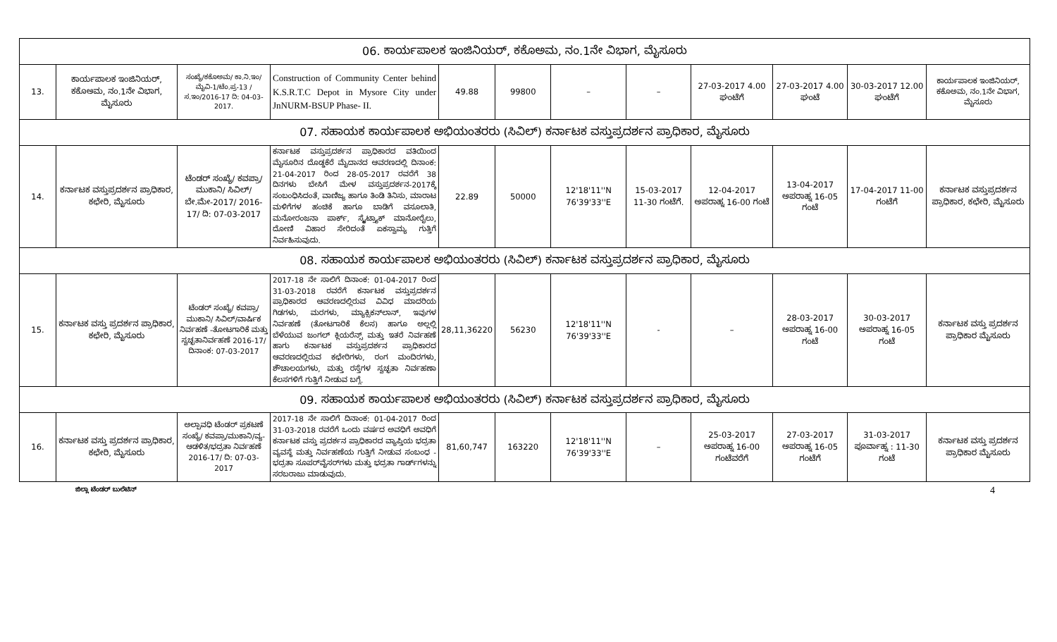| 06. ಕಾರ್ಯಪಾಲಕ ಇಂಜಿನಿಯರ್, ಕಕೊಅಮ, ನಂ.1ನೇ ವಿಭಾಗ, ಮೈಸೂರು | | | | | | | | | | | |
| 13. | ಕಾರ್ಯಪಾಲಕ ಇಂಜಿನಿಯರ್, ಕಕೊಅಮ, ನಂ.1ನೇ ವಿಭಾಗ, ಮೈಸೂರು | ಸಂಖ್ಯೆ/ಕಕೊಅಮ/ ಕಾ.ನಿ.ಇಂ/ಮೈವಿ-1/ಟೆಂ.ಪ್ರ-13 /ಸ.ಇಂ/2016-17 ದಿ: 04-03-2017. | Construction of Community Center behind K.S.R.T.C Depot in Mysore City under JnNURM-BSUP Phase- II. | 49.88 | 99800 | – | – | 27-03-2017 4.00 ಘಂಟೆಗೆ | 27-03-2017 4.00 ಘಂಟೆ | 30-03-2017 12.00 ಘಂಟೆಗೆ | ಕಾರ್ಯಪಾಲಕ ಇಂಜಿನಿಯರ್, ಕಕೊಅಮ, ನಂ.1ನೇ ವಿಭಾಗ, ಮೈಸೂರು |
| 07. ಸಹಾಯಕ ಕಾರ್ಯಪಾಲಕ ಅಭಿಯಂತರರು (ಸಿವಿಲ್) ಕರ್ನಾಟಕ ವಸ್ತುಪ್ರದರ್ಶನ ಪ್ರಾಧಿಕಾರ, ಮೈಸೂರು | | | | | | | | | | | |
| 14. | ಕರ್ನಾಟಕ ವಸ್ತುಪ್ರದರ್ಶನ ಪ್ರಾಧಿಕಾರ, ಕಛೇರಿ, ಮೈಸೂರು | ಟೆಂಡರ್ ಸಂಖ್ಯೆ/ ಕವಪ್ರಾ/ಮುಕಾನಿ/ ಸಿವಿಲ್/ ಬೇ.ಮೇ-2017/ 2016-17/ ದಿ: 07-03-2017 | ಕರ್ನಾಟಕ ವಸ್ತುಪ್ರದರ್ಶನ ಪ್ರಾಧಿಕಾರದ ವತಿಯಿಂದ ಮೈಸೂರಿನ ದೊಡ್ಡಕೆರೆ ಮೈದಾನದ ಆವರಣದಲ್ಲಿ ದಿನಾಂಕ: 21-04-2017 ರಿಂದ 28-05-2017 ರವರೆಗೆ 38 ದಿನಗಳು ಬೇಸಿಗೆ ಮೇಳ ವಸ್ತುಪ್ರದರ್ಶನ-2017ಕ್ಕೆ ಸಂಬಂಧಿಸಿದಂತೆ, ವಾಣಿಜ್ಯ ಹಾಗೂ ತಿಂಡಿ ತಿನಿಸು, ಮಾರಾಟ ಮಳಿಗೆಗಳ ಹಂಚಿಕೆ ಹಾಗೂ ಬಾಡಿಗೆ ವಸೂಲಾತಿ, ಮನೋರಂಜನಾ ಪಾರ್ಕ್, ಸ್ಕೈಟ್ರ್ಯಾಕ್ ಮಾನೋರೈಲು, ದೋಣಿ ವಿಹಾರ ಸೇರಿದಂತೆ ಏಕಸ್ವಾಮ್ಯ ಗುತ್ತಿಗೆ ನಿರ್ವಹಿಸುವುದು. | 22.89 | 50000 | 12'18'11''N 76'39'33''E | 15-03-2017 11-30 ಗಂಟೆಗೆ. | 12-04-2017 ಅಪರಾಹ್ನ 16-00 ಗಂಟೆ | 13-04-2017 ಅಪರಾಹ್ನ 16-05 ಗಂಟೆ | 17-04-2017 11-00 ಗಂಟೆಗೆ | ಕರ್ನಾಟಕ ವಸ್ತುಪ್ರದರ್ಶನ ಪ್ರಾಧಿಕಾರ, ಕಛೇರಿ, ಮೈಸೂರು |
| 08. ಸಹಾಯಕ ಕಾರ್ಯಪಾಲಕ ಅಭಿಯಂತರರು (ಸಿವಿಲ್) ಕರ್ನಾಟಕ ವಸ್ತುಪ್ರದರ್ಶನ ಪ್ರಾಧಿಕಾರ, ಮೈಸೂರು | | | | | | | | | | | |
| 15. | ಕರ್ನಾಟಕ ವಸ್ತು ಪ್ರದರ್ಶನ ಪ್ರಾಧಿಕಾರ, ಕಛೇರಿ, ಮೈಸೂರು | ಟೆಂಡರ್ ಸಂಖ್ಯೆ/ ಕವಪ್ರಾ/ಮುಕಾನಿ/ ಸಿವಿಲ್/ವಾರ್ಷಿಕ ನಿರ್ವಹಣೆ -ತೋಟಗಾರಿಕೆ ಮತ್ತು ಸ್ವಚ್ಛತಾನಿರ್ವಹಣೆ 2016-17/ದಿನಾಂಕ: 07-03-2017 | 2017-18 ನೇ ಸಾಲಿಗೆ ದಿನಾಂಕ: 01-04-2017 ರಿಂದ 31-03-2018 ರವರೆಗೆ ಕರ್ನಾಟಕ ವಸ್ತುಪ್ರದರ್ಶನ ಪ್ರಾಧಿಕಾರದ ಆವರಣದಲ್ಲಿರುವ ವಿವಿಧ ಮಾದರಿಯ ಗಿಡಗಳು, ಮರಗಳು, ಮ್ಯಾಕ್ಸಿಕನ್‌ಲಾನ್, ಇವುಗಳ ನಿರ್ವಹಣೆ (ತೋಟಗಾರಿಕೆ ಕೆಲಸ) ಹಾಗೂ ಅಲ್ಲಲ್ಲಿ ಬೆಳೆಯುವ ಜಂಗಲ್ ಕ್ಲಿಯರೆನ್ಸ್ ಮತ್ತು ಇತರೆ ನಿರ್ವಹಣೆ ಹಾಗು ಕರ್ನಾಟಕ ವಸ್ತುಪ್ರದರ್ಶನ ಪ್ರಾಧಿಕಾರದ ಆವರಣದಲ್ಲಿರುವ ಕಛೇರಿಗಳು, ರಂಗ ಮಂದಿರಗಳು, ಶೌಚಾಲಯಗಳು, ಮತ್ತು ರಸ್ತೆಗಳ ಸ್ವಚ್ಛತಾ ನಿರ್ವಹಣಾ ಕೆಲಸಗಳಿಗೆ ಗುತ್ತಿಗೆ ನೀಡುವ ಬಗ್ಗೆ. | 28,11,36220 | 56230 | 12'18'11''N 76'39'33''E | - | – | 28-03-2017 ಅಪರಾಹ್ನ 16-00 ಗಂಟೆ | 30-03-2017 ಅಪರಾಹ್ನ 16-05 ಗಂಟೆ | ಕರ್ನಾಟಕ ವಸ್ತು ಪ್ರದರ್ಶನ ಪ್ರಾಧಿಕಾರ ಮೈಸೂರು |
| 09. ಸಹಾಯಕ ಕಾರ್ಯಪಾಲಕ ಅಭಿಯಂತರರು (ಸಿವಿಲ್) ಕರ್ನಾಟಕ ವಸ್ತುಪ್ರದರ್ಶನ ಪ್ರಾಧಿಕಾರ, ಮೈಸೂರು | | | | | | | | | | | |
| 16. | ಕರ್ನಾಟಕ ವಸ್ತು ಪ್ರದರ್ಶನ ಪ್ರಾಧಿಕಾರ, ಕಛೇರಿ, ಮೈಸೂರು | ಅಲ್ಪಾವಧಿ ಟೆಂಡರ್ ಪ್ರಕಟಣೆ ಸಂಖ್ಯೆ/ ಕವಪ್ರಾ/ಮುಕಾನಿ/ವ್ಯ-ಆಡಳಿತ/ಭದ್ರತಾ ನಿರ್ವಹಣೆ 2016-17/ ದಿ: 07-03-2017 | 2017-18 ನೇ ಸಾಲಿಗೆ ದಿನಾಂಕ: 01-04-2017 ರಿಂದ 31-03-2018 ರವರೆಗೆ ಒಂದು ವರ್ಷದ ಅವಧಿಗೆ ಅವಧಿಗೆ ಕರ್ನಾಟಕ ವಸ್ತು ಪ್ರದರ್ಶನ ಪ್ರಾಧಿಕಾರದ ವ್ಯಾಪ್ತಿಯ ಭದ್ರತಾ ವ್ಯವಸ್ಥೆ ಮತ್ತು ನಿರ್ವಹಣೆಯ ಗುತ್ತಿಗೆ ನೀಡುವ ಸಂಬಂಧ - ಭದ್ರತಾ ಸೂಪರ್‌ವೈಸರ್‌ಗಳು ಮತ್ತು ಭದ್ರತಾ ಗಾರ್ಡ್‌ಗಳನ್ನು ಸರಬರಾಜು ಮಾಡುವುದು. | 81,60,747 | 163220 | 12'18'11''N 76'39'33''E | – | 25-03-2017 ಅಪರಾಹ್ನ 16-00 ಗಂಟೆವರೆಗೆ | 27-03-2017 ಅಪರಾಹ್ನ 16-05 ಗಂಟೆಗೆ | 31-03-2017 ಪೂರ್ವಾಹ್ನ : 11-30 ಗಂಟೆ | ಕರ್ನಾಟಕ ವಸ್ತು ಪ್ರದರ್ಶನ ಪ್ರಾಧಿಕಾರ ಮೈಸೂರು |
ಜಿಲ್ಲಾ ಟೆಂಡರ್ ಬುಲೆಟಿನ್ 4